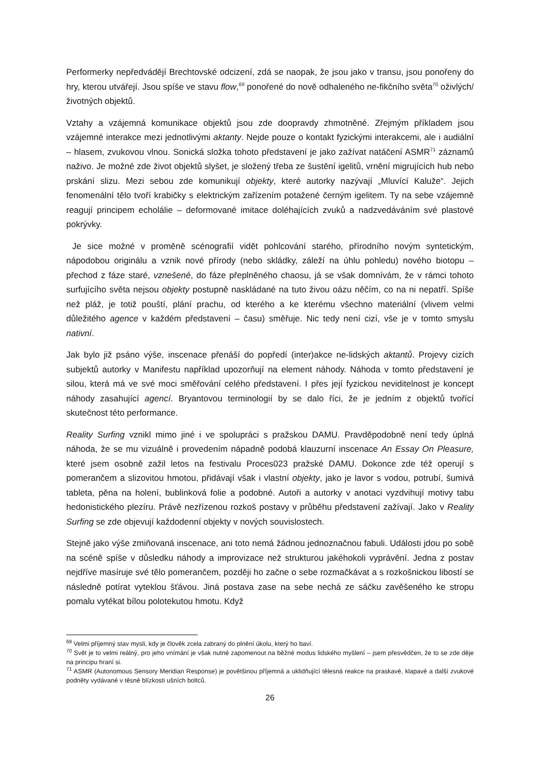Performerky nepředvádějí Brechtovské odcizení, zdá se naopak, že jsou jako v transu, jsou ponořeny do hry, kterou utvářejí. Jsou spíše ve stavu flow,<sup>69</sup> ponořené do nově odhaleného ne-fikčního světa<sup>70</sup> oživlých/životných objektů.
Vztahy a vzájemná komunikace objektů jsou zde doopravdy zhmotněné. Zřejmým příkladem jsou vzájemné interakce mezi jednotlivými aktanty. Nejde pouze o kontakt fyzickými interakcemi, ale i audiální – hlasem, zvukovou vlnou. Sonická složka tohoto představení je jako zažívat natáčení ASMR<sup>71</sup> záznamů naživo. Je možné zde život objektů slyšet, je složený třeba ze šustění igelitů, vrnění migrujících hub nebo prskání slizu. Mezi sebou zde komunikují objekty, které autorky nazývají „Mluvící Kaluže“. Jejich fenomenální tělo tvoří krabičky s elektrickým zařízením potažené černým igelitem. Ty na sebe vzájemně reagují principem echolálie – deformované imitace doléhajících zvuků a nadzvedáváním své plastové pokrývky.
Je sice možné v proměně scénografií vidět pohlcování starého, přírodního novým syntetickým, nápodobou originálu a vznik nové přírody (nebo skládky, záleží na úhlu pohledu) nového biotopu – přechod z fáze staré, vznešené, do fáze přeplněného chaosu, já se však domnívám, že v rámci tohoto surfujícího světa nejsou objekty postupně naskládané na tuto živou oázu něčím, co na ni nepatří. Spíše než pláž, je totiž pouští, plání prachu, od kterého a ke kterému všechno materiální (vlivem velmi důležitého agence v každém představení – času) směřuje. Nic tedy není cizí, vše je v tomto smyslu nativní.
Jak bylo již psáno výše, inscenace přenáší do popředí (inter)akce ne-lidských aktantů. Projevy cizích subjektů autorky v Manifestu například upozorňují na element náhody. Náhoda v tomto představení je silou, která má ve své moci směřování celého představení. I přes její fyzickou neviditelnost je koncept náhody zasahující agencí. Bryantovou terminologií by se dalo říci, že je jedním z objektů tvořící skutečnost této performance.
Reality Surfing vznikl mimo jiné i ve spolupráci s pražskou DAMU. Pravděpodobně není tedy úplná náhoda, že se mu vizuálně i provedením nápadně podobá klauzurní inscenace An Essay On Pleasure, které jsem osobně zažil letos na festivalu Proces023 pražské DAMU. Dokonce zde též operují s pomerančem a slizovitou hmotou, přidávají však i vlastní objekty, jako je lavor s vodou, potrubí, šumivá tableta, pěna na holení, bublinková folie a podobné. Autoři a autorky v anotaci vyzdvihují motivy tabu hedonistického plezíru. Právě nezřízenou rozkoš postavy v průběhu představení zažívají. Jako v Reality Surfing se zde objevují každodenní objekty v nových souvislostech.
Stejně jako výše zmiňovaná inscenace, ani toto nemá žádnou jednoznačnou fabuli. Události jdou po sobě na scéně spíše v důsledku náhody a improvizace než strukturou jakéhokoli vyprávění. Jedna z postav nejdříve masíruje své tělo pomerančem, později ho začne o sebe rozmačkávat a s rozkošnickou libostí se následně potírat vyteklou šťávou. Jiná postava zase na sebe nechá ze sáčku zavěšeného ke stropu pomalu vytékat bílou polotekutou hmotu. Když
<sup>69</sup> Velmi příjemný stav mysli, kdy je člověk zcela zabraný do plnění úkolu, který ho baví.
<sup>70</sup> Svět je to velmi reálný, pro jeho vnímání je však nutné zapomenout na běžné modus lidského myšlení – jsem přesvědčen, že to se zde děje na principu hraní si.
<sup>71</sup> ASMR (Autonomous Sensory Meridian Response) je povětšinou příjemná a uklidňující tělesná reakce na praskavé, klapavé a další zvukové podněty vydávané v těsné blízkosti ušních boltců.
26